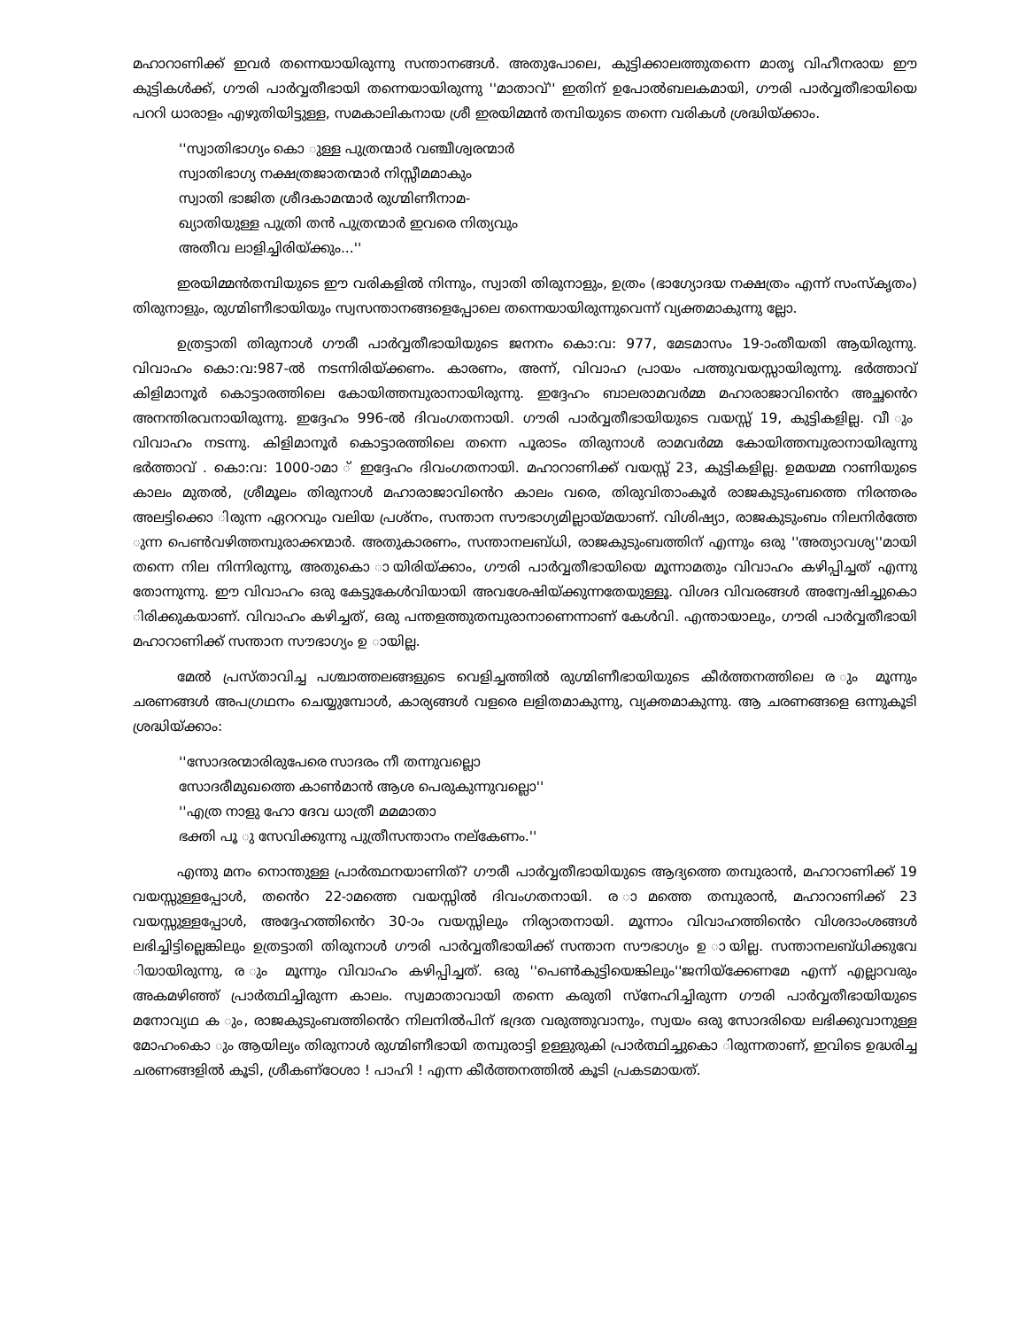മഹാറാണിക്ക് ഇവർ തന്നെയായിരുന്നു സന്താനങ്ങൾ. അതുപോലെ, കുട്ടിക്കാലത്തുതന്നെ മാതൃ വിഹീനരായ ഈ കുട്ടികൾക്ക്, ഗൗരി പാർവ്വതീഭായി തന്നെയായിരുന്നു ''മാതാവ്'' ഇതിന് ഉപോൽബലകമായി, ഗൗരി പാർവ്വതീഭായിയെ പററി ധാരാളം എഴുതിയിട്ടുള്ള, സമകാലികനായ ശ്രീ ഇരയിമ്മൻ തമ്പിയുടെ തന്നെ വരികൾ ശ്രദ്ധിയ്ക്കാം.
''സ്വാതിഭാഗ്യം കൊ ുള്ള പുത്രന്മാർ വഞ്ചീശ്വരന്മാർ
സ്വാതിഭാഗ്യ നക്ഷത്രജാതന്മാർ നിസ്സീമമാകും
സ്വാതി ഭാജിത ശ്രീദകാമന്മാർ രുഗ്മിണീനാമ-
ഖ്യാതിയുള്ള പുത്രി തൻ പുത്രന്മാർ ഇവരെ നിത്യവും
അതീവ ലാളിച്ചിരിയ്ക്കും...''
ഇരയിമ്മൻതമ്പിയുടെ ഈ വരികളിൽ നിന്നും, സ്വാതി തിരുനാളും, ഉത്രം (ഭാഗ്യോദയ നക്ഷത്രം എന്ന് സംസ്കൃതം) തിരുനാളും, രുഗ്മിണീഭായിയും സ്വസന്താനങ്ങളെപ്പോലെ തന്നെയായിരുന്നുവെന്ന് വ്യക്തമാകുന്നു ല്ലോ.
ഉത്രട്ടാതി തിരുനാൾ ഗൗരീ പാർവ്വതീഭായിയുടെ ജനനം കൊ:വ: 977, മേടമാസം 19-ാംതീയതി ആയിരുന്നു. വിവാഹം കൊ:വ:987-ൽ നടന്നിരിയ്ക്കണം. കാരണം, അന്ന്, വിവാഹ പ്രായം പത്തുവയസ്സായിരുന്നു. ഭർത്താവ് കിളിമാനൂർ കൊട്ടാരത്തിലെ കോയിത്തമ്പുരാനായിരുന്നു. ഇദ്ദേഹം ബാലരാമവർമ്മ മഹാരാജാവിൻെറ അച്ഛൻെറ അനന്തിരവനായിരുന്നു. ഇദ്ദേഹം 996-ൽ ദിവംഗതനായി. ഗൗരി പാർവ്വതീഭായിയുടെ വയസ്സ് 19, കുട്ടികളില്ല. വീ ും വിവാഹം നടന്നു. കിളിമാനൂർ കൊട്ടാരത്തിലെ തന്നെ പൂരാടം തിരുനാൾ രാമവർമ്മ കോയിത്തമ്പുരാനായിരുന്നു ഭർത്താവ് . കൊ:വ: 1000-ാമാ ് ഇദ്ദേഹം ദിവംഗതനായി. മഹാറാണിക്ക് വയസ്സ് 23, കുട്ടികളില്ല. ഉമയമ്മ റാണിയുടെ കാലം മുതൽ, ശ്രീമൂലം തിരുനാൾ മഹാരാജാവിൻെറ കാലം വരെ, തിരുവിതാംകൂർ രാജകുടുംബത്തെ നിരന്തരം അലട്ടിക്കൊ ിരുന്ന ഏററവും വലിയ പ്രശ്നം, സന്താന സൗഭാഗ്യമില്ലായ്മയാണ്. വിശിഷ്യാ, രാജകുടുംബം നിലനിർത്തേ ുന്ന പെൺവഴിത്തമ്പുരാക്കന്മാർ. അതുകാരണം, സന്താനലബ്ധി, രാജകുടുംബത്തിന് എന്നും ഒരു ''അത്യാവശ്യ''മായി തന്നെ നില നിന്നിരുന്നു, അതുകൊ ായിരിയ്ക്കാം, ഗൗരി പാർവ്വതീഭായിയെ മൂന്നാമതും വിവാഹം കഴിപ്പിച്ചത് എന്നു തോന്നുന്നു. ഈ വിവാഹം ഒരു കേട്ടുകേൾവിയായി അവശേഷിയ്ക്കുന്നതേയുള്ളൂ. വിശദ വിവരങ്ങൾ അന്വേഷിച്ചുകൊ ിരിക്കുകയാണ്. വിവാഹം കഴിച്ചത്, ഒരു പന്തളത്തുതമ്പുരാനാണെന്നാണ് കേൾവി. എന്തായാലും, ഗൗരി പാർവ്വതീഭായി മഹാറാണിക്ക് സന്താന സൗഭാഗ്യം ഉ ായില്ല.
മേൽ പ്രസ്താവിച്ച പശ്ചാത്തലങ്ങളുടെ വെളിച്ചത്തിൽ രുഗ്മിണീഭായിയുടെ കീർത്തനത്തിലെ ര ും മൂന്നും ചരണങ്ങൾ അപഗ്രഥനം ചെയ്യുമ്പോൾ, കാര്യങ്ങൾ വളരെ ലളിതമാകുന്നു, വ്യക്തമാകുന്നു. ആ ചരണങ്ങളെ ഒന്നുകൂടി ശ്രദ്ധിയ്ക്കാം:
''സോദരന്മാരിരുപേരെ സാദരം നീ തന്നുവല്ലൊ
സോദരീമുഖത്തെ കാൺമാൻ ആശ പെരുകുന്നുവല്ലൊ''
''എത്ര നാളു ഹോ ദേവ ധാത്രീ മമമാതാ
ഭക്തി പൂ ു സേവിക്കുന്നു പുത്രീസന്താനം നല്കേണം.''
എന്തു മനം നൊന്തുള്ള പ്രാർത്ഥനയാണിത്? ഗൗരീ പാർവ്വതീഭായിയുടെ ആദ്യത്തെ തമ്പുരാൻ, മഹാറാണിക്ക് 19 വയസ്സുള്ളപ്പോൾ, തൻെറ 22-ാമത്തെ വയസ്സിൽ ദിവംഗതനായി. ര ാമത്തെ തമ്പുരാൻ, മഹാറാണിക്ക് 23 വയസ്സുള്ളപ്പോൾ, അദ്ദേഹത്തിൻെറ 30-ാം വയസ്സിലും നിര്യാതനായി. മൂന്നാം വിവാഹത്തിൻെറ വിശദാംശങ്ങൾ ലഭിച്ചിട്ടില്ലെങ്കിലും ഉത്രട്ടാതി തിരുനാൾ ഗൗരി പാർവ്വതീഭായിക്ക് സന്താന സൗഭാഗ്യം ഉ ായില്ല. സന്താനലബ്ധിക്കുവേ ിയായിരുന്നു, ര ും മൂന്നും വിവാഹം കഴിപ്പിച്ചത്. ഒരു ''പെൺകുട്ടിയെങ്കിലും''ജനിയ്ക്കേണമേ എന്ന് എല്ലാവരും അകമഴിഞ്ഞ് പ്രാർത്ഥിച്ചിരുന്ന കാലം. സ്വമാതാവായി തന്നെ കരുതി സ്നേഹിച്ചിരുന്ന ഗൗരി പാർവ്വതീഭായിയുടെ മനോവ്യഥ ക ും, രാജകുടുംബത്തിൻെറ നിലനിൽപിന് ഭദ്രത വരുത്തുവാനും, സ്വയം ഒരു സോദരിയെ ലഭിക്കുവാനുള്ള മോഹംകൊ ും ആയില്യം തിരുനാൾ രുഗ്മിണീഭായി തമ്പുരാട്ടി ഉള്ളുരുകി പ്രാർത്ഥിച്ചുകൊ ിരുന്നതാണ്, ഇവിടെ ഉദ്ധരിച്ച ചരണങ്ങളിൽ കൂടി, ശ്രീകണ്ഠേശാ ! പാഹി ! എന്ന കീർത്തനത്തിൽ കൂടി പ്രകടമായത്.